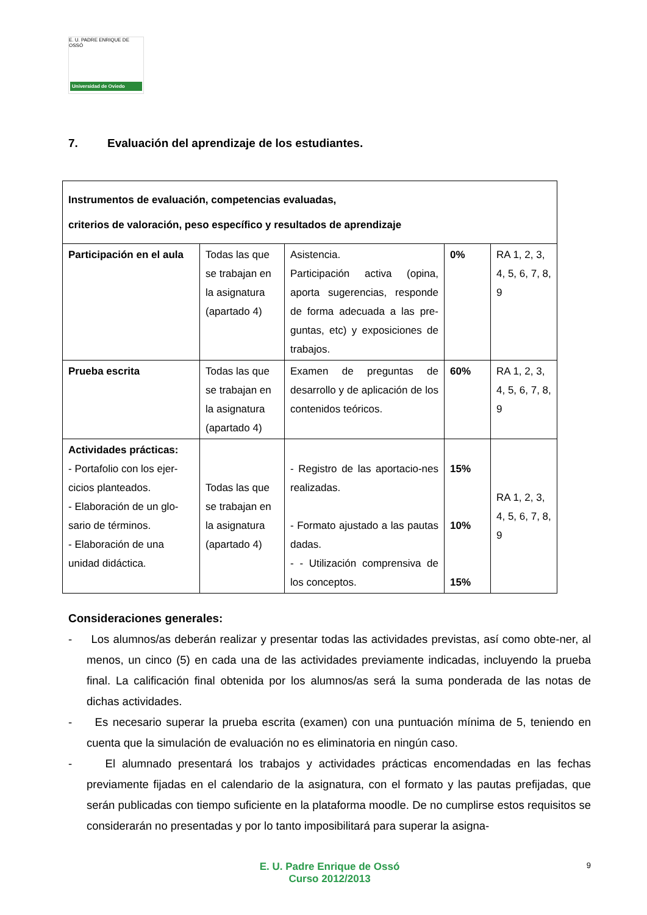E. U. PADRE ENRIQUE DE OSSÓ
Universidad de Oviedo
7. Evaluación del aprendizaje de los estudiantes.
| Instrumentos de evaluación, competencias evaluadas, criterios de valoración, peso específico y resultados de aprendizaje | | | | |
| --- | --- | --- | --- | --- |
| Participación en el aula | Todas las que se trabajan en la asignatura (apartado 4) | Asistencia. Participación activa (opina, aporta sugerencias, responde de forma adecuada a las pre-guntas, etc) y exposiciones de trabajos. | 0% | RA 1, 2, 3, 4, 5, 6, 7, 8, 9 |
| Prueba escrita | Todas las que se trabajan en la asignatura (apartado 4) | Examen de preguntas de desarrollo y de aplicación de los contenidos teóricos. | 60% | RA 1, 2, 3, 4, 5, 6, 7, 8, 9 |
| Actividades prácticas: - Portafolio con los ejer-cicios planteados. - Elaboración de un glo-sario de términos. - Elaboración de una unidad didáctica. | Todas las que se trabajan en la asignatura (apartado 4) | - Registro de las aportacio-nes realizadas. - Formato ajustado a las pautas dadas. - - Utilización comprensiva de los conceptos. | 15% 10% 15% | RA 1, 2, 3, 4, 5, 6, 7, 8, 9 |
Consideraciones generales:
- Los alumnos/as deberán realizar y presentar todas las actividades previstas, así como obte-ner, al menos, un cinco (5) en cada una de las actividades previamente indicadas, incluyendo la prueba final. La calificación final obtenida por los alumnos/as será la suma ponderada de las notas de dichas actividades.
- Es necesario superar la prueba escrita (examen) con una puntuación mínima de 5, teniendo en cuenta que la simulación de evaluación no es eliminatoria en ningún caso.
- El alumnado presentará los trabajos y actividades prácticas encomendadas en las fechas previamente fijadas en el calendario de la asignatura, con el formato y las pautas prefijadas, que serán publicadas con tiempo suficiente en la plataforma moodle. De no cumplirse estos requisitos se considerarán no presentadas y por lo tanto imposibilitará para superar la asigna-
E. U. Padre Enrique de Ossó
Curso 2012/2013
9